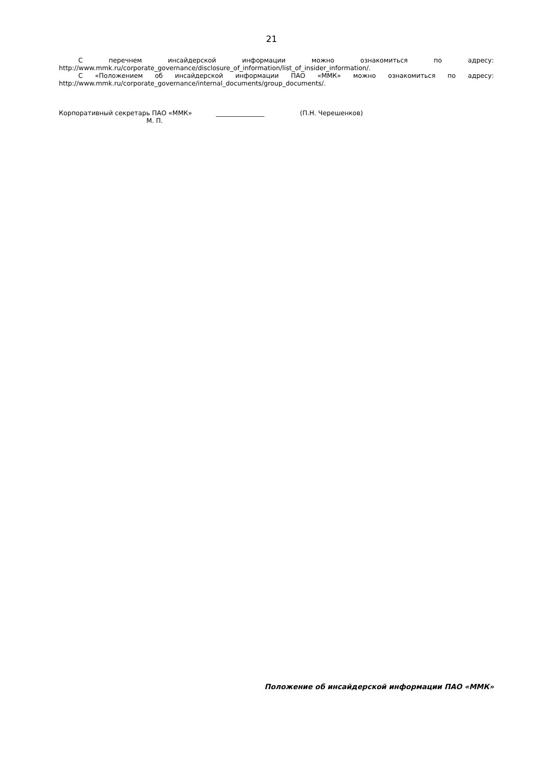21
С перечнем инсайдерской информации можно ознакомиться по адресу:
http://www.mmk.ru/corporate_governance/disclosure_of_information/list_of_insider_information/.
С «Положением об инсайдерской информации ПАО «ММК» можно ознакомиться по адресу:
http://www.mmk.ru/corporate_governance/internal_documents/group_documents/.
Корпоративный секретарь ПАО «ММК» _______________ (П.Н. Черешенков)
М. П.
Положение об инсайдерской информации ПАО «ММК»